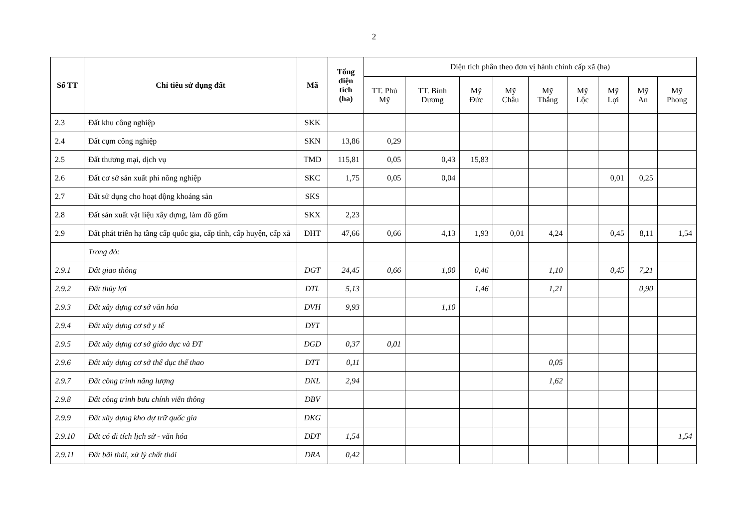2
| Số TT | Chỉ tiêu sử dụng đất | Mã | Tổng diện tích (ha) | Diện tích phân theo đơn vị hành chính cấp xã (ha) | | | | | | | | |
| --- | --- | --- | --- | --- | --- | --- | --- | --- | --- | --- | --- | --- |
| | | | | TT. Phù Mỹ | TT. Bình Dương | Mỹ Đức | Mỹ Châu | Mỹ Thắng | Mỹ Lộc | Mỹ Lợi | Mỹ An | Mỹ Phong |
| 2.3 | Đất khu công nghiệp | SKK | | | | | | | | | | |
| 2.4 | Đất cụm công nghiệp | SKN | 13,86 | 0,29 | | | | | | | | |
| 2.5 | Đất thương mại, dịch vụ | TMD | 115,81 | 0,05 | 0,43 | 15,83 | | | | | | |
| 2.6 | Đất cơ sở sản xuất phi nông nghiệp | SKC | 1,75 | 0,05 | 0,04 | | | | | 0,01 | 0,25 | |
| 2.7 | Đất sử dụng cho hoạt động khoáng sản | SKS | | | | | | | | | | |
| 2.8 | Đất sản xuất vật liệu xây dựng, làm đồ gốm | SKX | 2,23 | | | | | | | | | |
| 2.9 | Đất phát triển hạ tầng cấp quốc gia, cấp tỉnh, cấp huyện, cấp xã | DHT | 47,66 | 0,66 | 4,13 | 1,93 | 0,01 | 4,24 | | 0,45 | 8,11 | 1,54 |
| | Trong đó: | | | | | | | | | | | |
| 2.9.1 | Đất giao thông | DGT | 24,45 | 0,66 | 1,00 | 0,46 | | 1,10 | | 0,45 | 7,21 | |
| 2.9.2 | Đất thủy lợi | DTL | 5,13 | | | 1,46 | | 1,21 | | | 0,90 | |
| 2.9.3 | Đất xây dựng cơ sở văn hóa | DVH | 9,93 | | 1,10 | | | | | | | |
| 2.9.4 | Đất xây dựng cơ sở y tế | DYT | | | | | | | | | | |
| 2.9.5 | Đất xây dựng cơ sở giáo dục và ĐT | DGD | 0,37 | 0,01 | | | | | | | | |
| 2.9.6 | Đất xây dựng cơ sở thể dục thể thao | DTT | 0,11 | | | | | 0,05 | | | | |
| 2.9.7 | Đất công trình năng lượng | DNL | 2,94 | | | | | 1,62 | | | | |
| 2.9.8 | Đất công trình bưu chính viễn thông | DBV | | | | | | | | | | |
| 2.9.9 | Đất xây dựng kho dự trữ quốc gia | DKG | | | | | | | | | | |
| 2.9.10 | Đất có di tích lịch sử - văn hóa | DDT | 1,54 | | | | | | | | | 1,54 |
| 2.9.11 | Đất bãi thải, xử lý chất thải | DRA | 0,42 | | | | | | | | | |